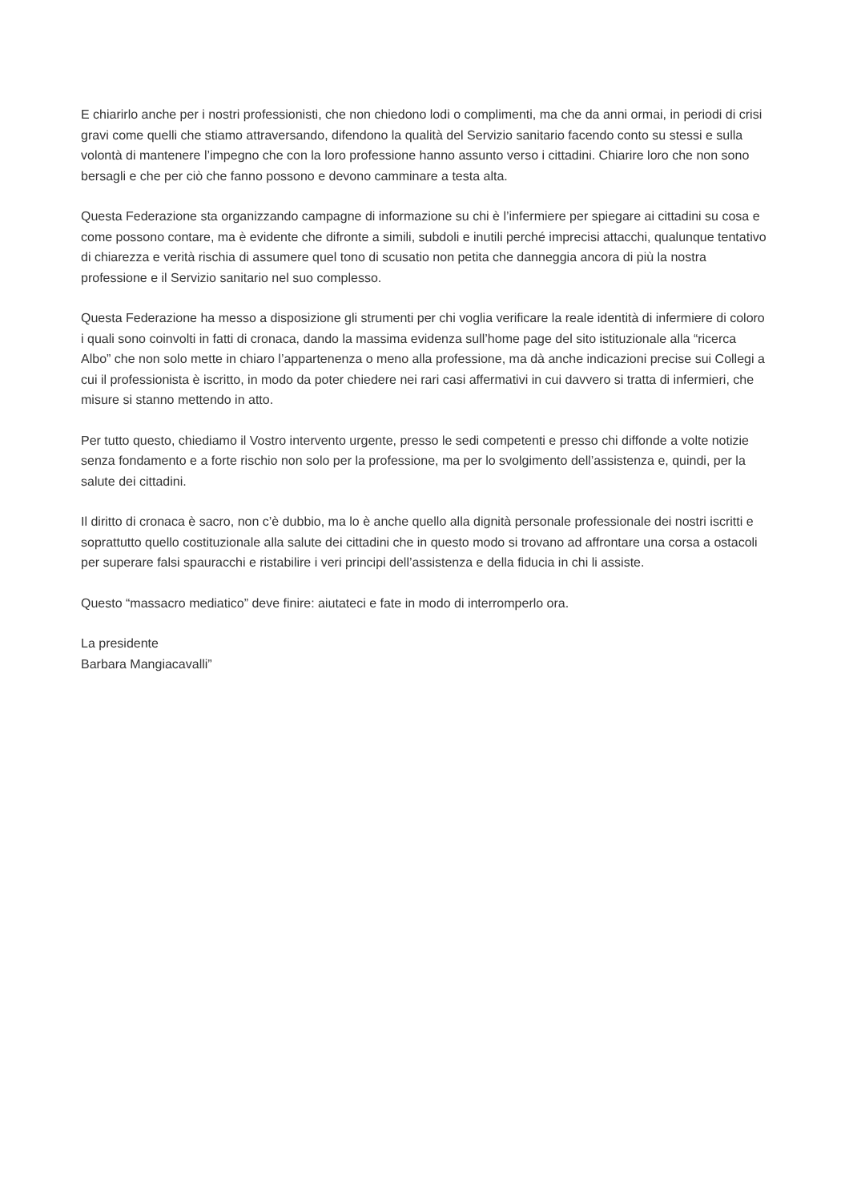E chiarirlo anche per i nostri professionisti, che non chiedono lodi o complimenti, ma che da anni ormai, in periodi di crisi gravi come quelli che stiamo attraversando, difendono la qualità del Servizio sanitario facendo conto su stessi e sulla volontà di mantenere l’impegno che con la loro professione hanno assunto verso i cittadini. Chiarire loro che non sono bersagli e che per ciò che fanno possono e devono camminare a testa alta.
Questa Federazione sta organizzando campagne di informazione su chi è l’infermiere per spiegare ai cittadini su cosa e come possono contare, ma è evidente che difronte a simili, subdoli e inutili perché imprecisi attacchi, qualunque tentativo di chiarezza e verità rischia di assumere quel tono di scusatio non petita che danneggia ancora di più la nostra professione e il Servizio sanitario nel suo complesso.
Questa Federazione ha messo a disposizione gli strumenti per chi voglia verificare la reale identità di infermiere di coloro i quali sono coinvolti in fatti di cronaca, dando la massima evidenza sull’home page del sito istituzionale alla “ricerca Albo” che non solo mette in chiaro l’appartenenza o meno alla professione, ma dà anche indicazioni precise sui Collegi a cui il professionista è iscritto, in modo da poter chiedere nei rari casi affermativi in cui davvero si tratta di infermieri, che misure si stanno mettendo in atto.
Per tutto questo, chiediamo il Vostro intervento urgente, presso le sedi competenti e presso chi diffonde a volte notizie senza fondamento e a forte rischio non solo per la professione, ma per lo svolgimento dell’assistenza e, quindi, per la salute dei cittadini.
Il diritto di cronaca è sacro, non c’è dubbio, ma lo è anche quello alla dignità personale professionale dei nostri iscritti e soprattutto quello costituzionale alla salute dei cittadini che in questo modo si trovano ad affrontare una corsa a ostacoli per superare falsi spauracchi e ristabilire i veri principi dell’assistenza e della fiducia in chi li assiste.
Questo “massacro mediatico” deve finire: aiutateci e fate in modo di interromperlo ora.
La presidente
Barbara Mangiacavalli”